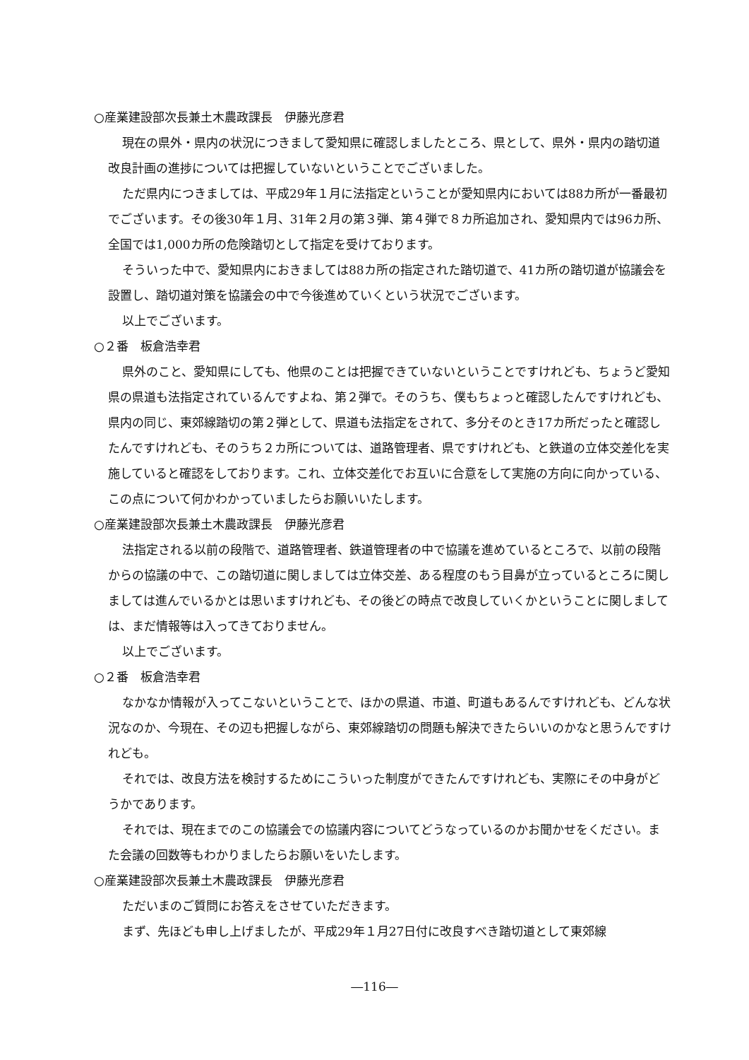○産業建設部次長兼土木農政課長　伊藤光彦君
現在の県外・県内の状況につきまして愛知県に確認しましたところ、県として、県外・県内の踏切道改良計画の進捗については把握していないということでございました。
ただ県内につきましては、平成29年１月に法指定ということが愛知県内においては88カ所が一番最初でございます。その後30年１月、31年２月の第３弾、第４弾で８カ所追加され、愛知県内では96カ所、全国では1,000カ所の危険踏切として指定を受けております。
そういった中で、愛知県内におきましては88カ所の指定された踏切道で、41カ所の踏切道が協議会を設置し、踏切道対策を協議会の中で今後進めていくという状況でございます。
以上でございます。
○２番　板倉浩幸君
県外のこと、愛知県にしても、他県のことは把握できていないということですけれども、ちょうど愛知県の県道も法指定されているんですよね、第２弾で。そのうち、僕もちょっと確認したんですけれども、県内の同じ、東郊線踏切の第２弾として、県道も法指定をされて、多分そのとき17カ所だったと確認したんですけれども、そのうち２カ所については、道路管理者、県ですけれども、と鉄道の立体交差化を実施していると確認をしております。これ、立体交差化でお互いに合意をして実施の方向に向かっている、この点について何かわかっていましたらお願いいたします。
○産業建設部次長兼土木農政課長　伊藤光彦君
法指定される以前の段階で、道路管理者、鉄道管理者の中で協議を進めているところで、以前の段階からの協議の中で、この踏切道に関しましては立体交差、ある程度のもう目鼻が立っているところに関しましては進んでいるかとは思いますけれども、その後どの時点で改良していくかということに関しましては、まだ情報等は入ってきておりません。
以上でございます。
○２番　板倉浩幸君
なかなか情報が入ってこないということで、ほかの県道、市道、町道もあるんですけれども、どんな状況なのか、今現在、その辺も把握しながら、東郊線踏切の問題も解決できたらいいのかなと思うんですけれども。
それでは、改良方法を検討するためにこういった制度ができたんですけれども、実際にその中身がどうかであります。
それでは、現在までのこの協議会での協議内容についてどうなっているのかお聞かせをください。また会議の回数等もわかりましたらお願いをいたします。
○産業建設部次長兼土木農政課長　伊藤光彦君
ただいまのご質問にお答えをさせていただきます。
まず、先ほども申し上げましたが、平成29年１月27日付に改良すべき踏切道として東郊線
―116―